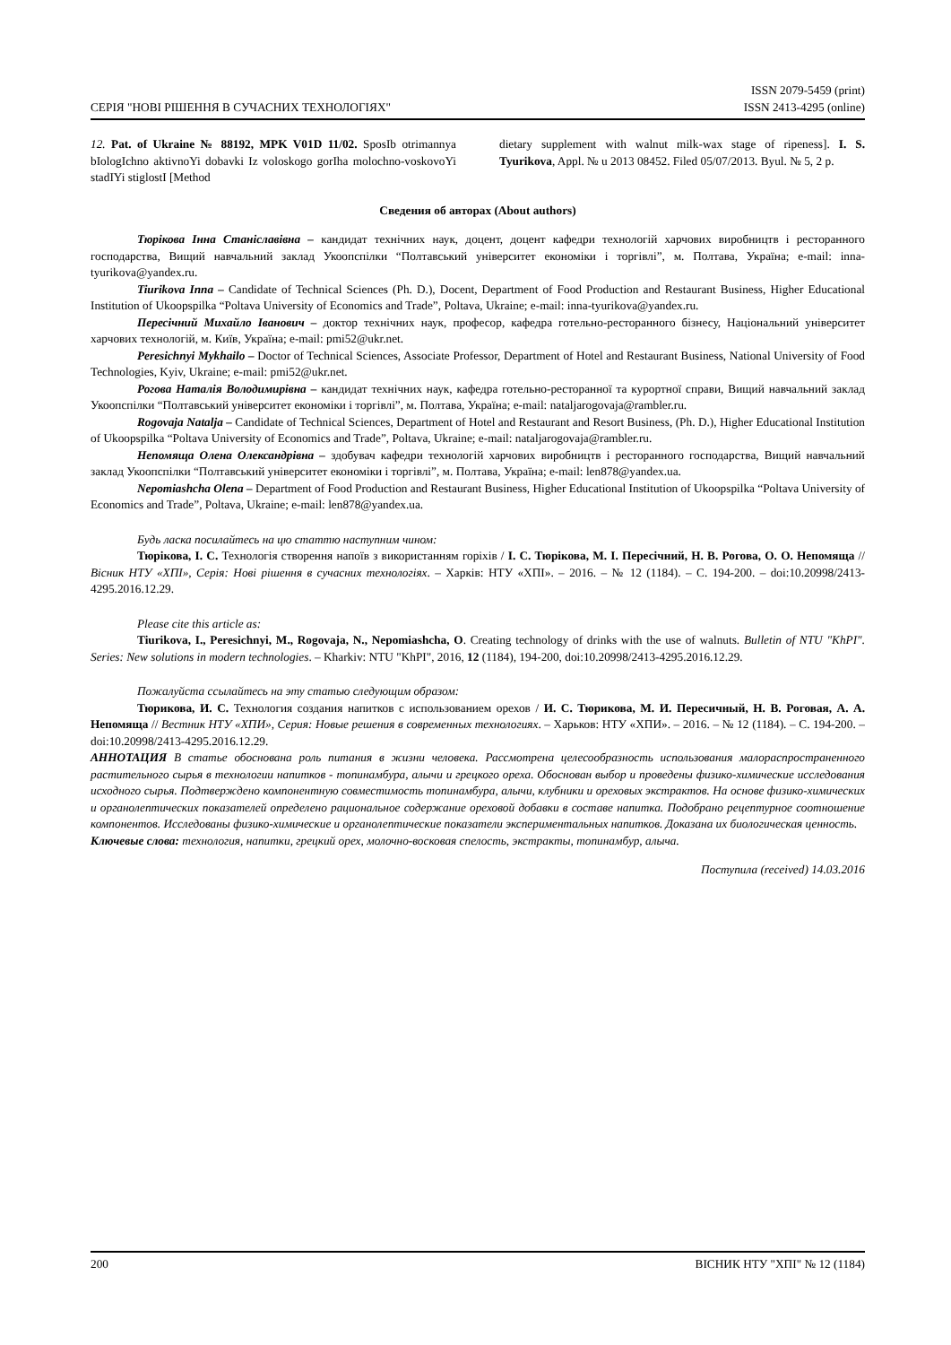СЕРІЯ "НОВІ РІШЕННЯ В СУЧАСНИХ ТЕХНОЛОГІЯХ"
ISSN 2079-5459 (print)
ISSN 2413-4295 (online)
12. Pat. of Ukraine № 88192, MPK V01D 11/02. SposIb otrimannya bIologIchno aktivnoYi dobavki Iz voloskogo gorIha molochno-voskovoYi stadIYi stiglostI [Method
dietary supplement with walnut milk-wax stage of ripeness]. I. S. Tyurikova, Appl. № u 2013 08452. Filed 05/07/2013. Byul. № 5, 2 p.
Сведения об авторах (About authors)
Тюрікова Інна Станіславівна – кандидат технічних наук, доцент, доцент кафедри технологій харчових виробництв і ресторанного господарства, Вищий навчальний заклад Укоопспілки “Полтавський університет економіки і торгівлі”, м. Полтава, Україна; e-mail: inna-tyurikova@yandex.ru.
Tiurikova Inna – Candidate of Technical Sciences (Ph. D.), Docent, Department of Food Production and Restaurant Business, Higher Educational Institution of Ukoopspilka “Poltava University of Economics and Trade”, Poltava, Ukraine; e-mail: inna-tyurikova@yandex.ru.
Пересічний Михайло Іванович – доктор технічних наук, професор, кафедра готельно-ресторанного бізнесу, Національний університет харчових технологій, м. Київ, Україна; e-mail: pmi52@ukr.net.
Peresichnyi Mykhailo – Doctor of Technical Sciences, Associate Professor, Department of Hotel and Restaurant Business, National University of Food Technologies, Kyiv, Ukraine; e-mail: pmi52@ukr.net.
Рогова Наталія Володимирівна – кандидат технічних наук, кафедра готельно-ресторанної та курортної справи, Вищий навчальний заклад Укоопспілки “Полтавський університет економіки і торгівлі”, м. Полтава, Україна; e-mail: nataljarogovaja@rambler.ru.
Rogovaja Natalja – Candidate of Technical Sciences, Department of Hotel and Restaurant and Resort Business, (Ph. D.), Higher Educational Institution of Ukoopspilka “Poltava University of Economics and Trade”, Poltava, Ukraine; e-mail: nataljarogovaja@rambler.ru.
Непомяща Олена Олександрівна – здобувач кафедри технологій харчових виробництв і ресторанного господарства, Вищий навчальний заклад Укоопспілки “Полтавський університет економіки і торгівлі”, м. Полтава, Україна; e-mail: len878@yandex.ua.
Nepomiashcha Olena – Department of Food Production and Restaurant Business, Higher Educational Institution of Ukoopspilka “Poltava University of Economics and Trade”, Poltava, Ukraine; e-mail: len878@yandex.ua.
Будь ласка посилайтесь на цю статтю наступним чином:
Тюрікова, І. С. Технологія створення напоїв з використанням горіхів / І. С. Тюрікова, М. І. Пересічний, Н. В. Рогова, О. О. Непомяща // Вісник НТУ «ХПІ», Серія: Нові рішення в сучасних технологіях. – Харків: НТУ «ХПІ». – 2016. – № 12 (1184). – С. 194-200. – doi:10.20998/2413-4295.2016.12.29.
Please cite this article as:
Tiurikova, I., Peresichnyi, M., Rogovaja, N., Nepomiashcha, O. Creating technology of drinks with the use of walnuts. Bulletin of NTU "KhPI". Series: New solutions in modern technologies. – Kharkiv: NTU "KhPI", 2016, 12 (1184), 194-200, doi:10.20998/2413-4295.2016.12.29.
Пожалуйста ссылайтесь на эту статью следующим образом:
Тюрикова, И. С. Технология создания напитков с использованием орехов / И. С. Тюрикова, М. И. Пересичный, Н. В. Роговая, А. А. Непомяща // Вестник НТУ «ХПИ», Серия: Новые решения в современных технологиях. – Харьков: НТУ «ХПИ». – 2016. – № 12 (1184). – С. 194-200. – doi:10.20998/2413-4295.2016.12.29.
АННОТАЦИЯ В статье обоснована роль питания в жизни человека. Рассмотрена целесообразность использования малораспространенного растительного сырья в технологии напитков - топинамбура, алычи и грецкого ореха. Обоснован выбор и проведены физико-химические исследования исходного сырья. Подтверждено компонентную совместимость топинамбура, алычи, клубники и ореховых экстрактов. На основе физико-химических и органолептических показателей определено рациональное содержание ореховой добавки в составе напитка. Подобрано рецептурное соотношение компонентов. Исследованы физико-химические и органолептические показатели экспериментальных напитков. Доказана их биологическая ценность.
Ключевые слова: технология, напитки, грецкий орех, молочно-восковая спелость, экстракты, топинамбур, алыча.
Поступила (received) 14.03.2016
200 ВІСНИК НТУ "ХПІ" № 12 (1184)